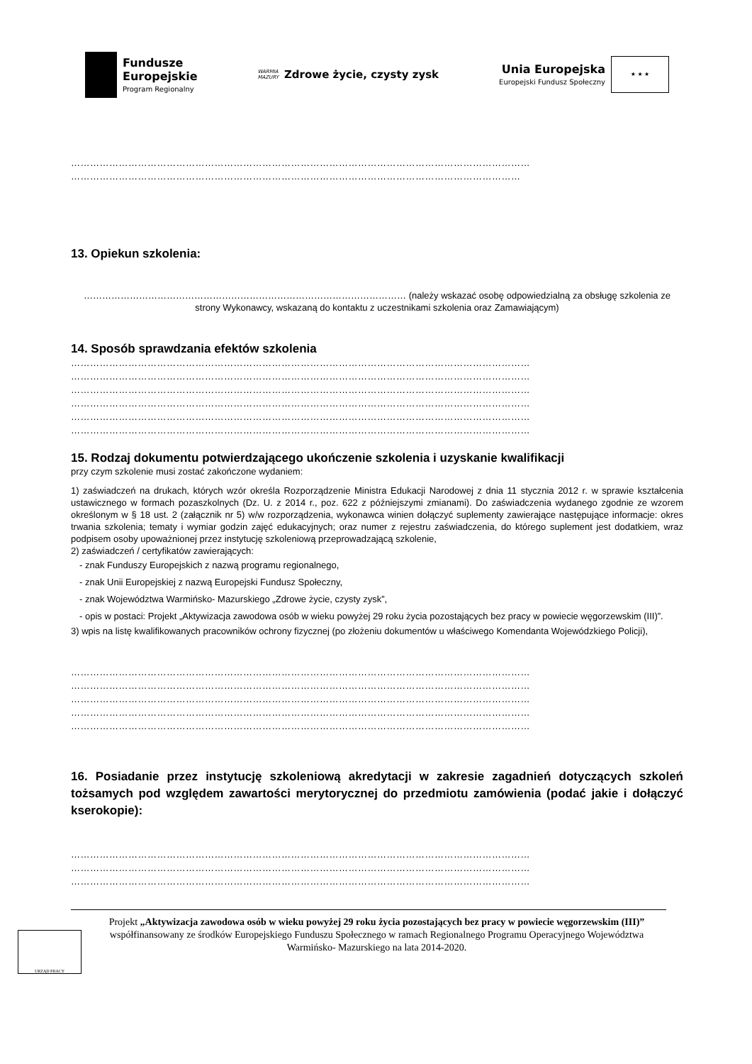Fundusze
Europejskie
Program Regionalny
WARMIA
MAZURY
Zdrowe życie, czysty zysk
Unia Europejska
Europejski Fundusz Społeczny
★ ★ ★
………………………………………………………………………………………………………………………………
……………………………………………………………………………………………………………………………
13. Opiekun szkolenia:
…………………………………………………………………………………………… (należy wskazać osobę odpowiedzialną za obsługę szkolenia ze strony Wykonawcy, wskazaną do kontaktu z uczestnikami szkolenia oraz Zamawiającym)
14. Sposób sprawdzania efektów szkolenia
………………………………………………………………………………………………………………………………
………………………………………………………………………………………………………………………………
………………………………………………………………………………………………………………………………
………………………………………………………………………………………………………………………………
………………………………………………………………………………………………………………………………
………………………………………………………………………………………………………………………………
15. Rodzaj dokumentu potwierdzającego ukończenie szkolenia i uzyskanie kwalifikacji
przy czym szkolenie musi zostać zakończone wydaniem:
1) zaświadczeń na drukach, których wzór określa Rozporządzenie Ministra Edukacji Narodowej z dnia 11 stycznia 2012 r. w sprawie kształcenia ustawicznego w formach pozaszkolnych (Dz. U. z 2014 r., poz. 622 z późniejszymi zmianami). Do zaświadczenia wydanego zgodnie ze wzorem określonym w § 18 ust. 2 (załącznik nr 5) w/w rozporządzenia, wykonawca winien dołączyć suplementy zawierające następujące informacje: okres trwania szkolenia; tematy i wymiar godzin zajęć edukacyjnych; oraz numer z rejestru zaświadczenia, do którego suplement jest dodatkiem, wraz podpisem osoby upoważnionej przez instytucję szkoleniową przeprowadzającą szkolenie,
2) zaświadczeń / certyfikatów zawierających:
- znak Funduszy Europejskich z nazwą programu regionalnego,
- znak Unii Europejskiej z nazwą Europejski Fundusz Społeczny,
- znak Województwa Warmińsko- Mazurskiego „Zdrowe życie, czysty zysk”,
- opis w postaci: Projekt „Aktywizacja zawodowa osób w wieku powyżej 29 roku życia pozostających bez pracy w powiecie węgorzewskim (III)”.
3) wpis na listę kwalifikowanych pracowników ochrony fizycznej (po złożeniu dokumentów u właściwego Komendanta Wojewódzkiego Policji),
………………………………………………………………………………………………………………………………
………………………………………………………………………………………………………………………………
………………………………………………………………………………………………………………………………
………………………………………………………………………………………………………………………………
………………………………………………………………………………………………………………………………
16. Posiadanie przez instytucję szkoleniową akredytacji w zakresie zagadnień dotyczących szkoleń tożsamych pod względem zawartości merytorycznej do przedmiotu zamówienia (podać jakie i dołączyć kserokopie):
………………………………………………………………………………………………………………………………
………………………………………………………………………………………………………………………………
………………………………………………………………………………………………………………………………
URZĄD PRACY
Projekt „Aktywizacja zawodowa osób w wieku powyżej 29 roku życia pozostających bez pracy w powiecie węgorzewskim (III)” współfinansowany ze środków Europejskiego Funduszu Społecznego w ramach Regionalnego Programu Operacyjnego Województwa Warmińsko- Mazurskiego na lata 2014-2020.